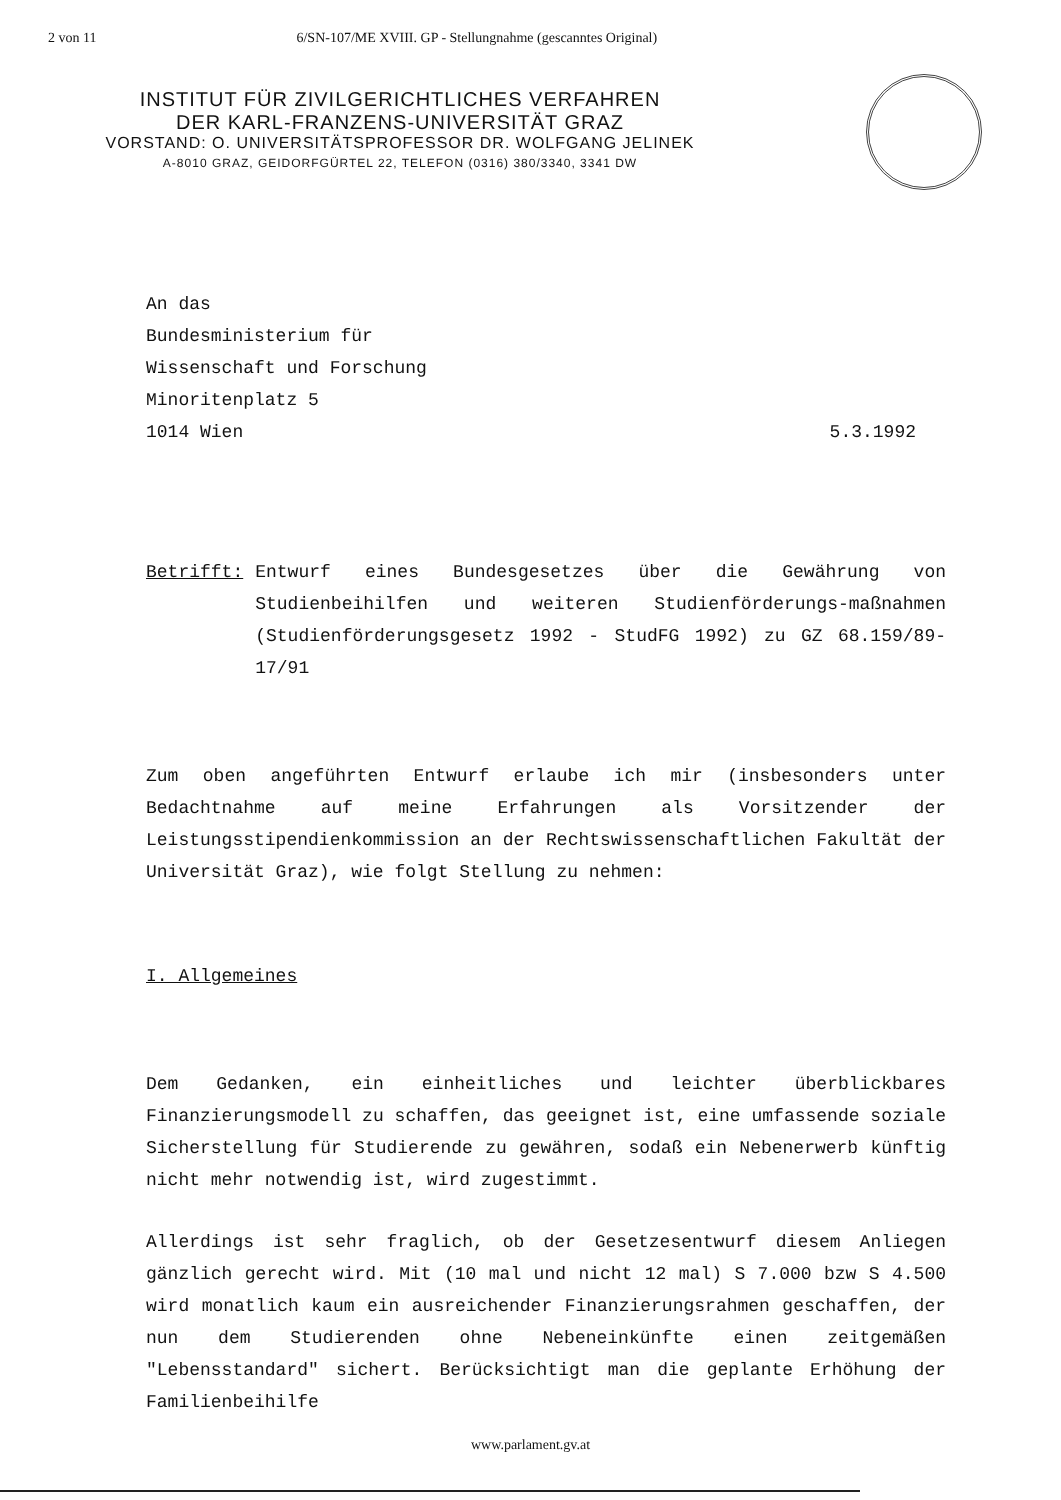2 von 11 6/SN-107/ME XVIII. GP - Stellungnahme (gescanntes Original)
INSTITUT FÜR ZIVILGERICHTLICHES VERFAHREN
DER KARL-FRANZENS-UNIVERSITÄT GRAZ
VORSTAND: O. UNIVERSITÄTSPROFESSOR DR. WOLFGANG JELINEK
A-8010 GRAZ, GEIDORFGÜRTEL 22, TELEFON (0316) 380/3340, 3341 DW
An das
Bundesministerium für
Wissenschaft und Forschung
Minoritenplatz 5
1014 Wien 5.3.1992
Betrifft: Entwurf eines Bundesgesetzes über die Gewährung von Studienbeihilfen und weiteren Studienförderungs-maßnahmen (Studienförderungsgesetz 1992 - StudFG 1992) zu GZ 68.159/89-17/91
Zum oben angeführten Entwurf erlaube ich mir (insbesonders unter Bedachtnahme auf meine Erfahrungen als Vorsitzender der Leistungsstipendienkommission an der Rechtswissenschaftlichen Fakultät der Universität Graz), wie folgt Stellung zu nehmen:
I. Allgemeines
Dem Gedanken, ein einheitliches und leichter überblickbares Finanzierungsmodell zu schaffen, das geeignet ist, eine umfassende soziale Sicherstellung für Studierende zu gewähren, sodaß ein Nebenerwerb künftig nicht mehr notwendig ist, wird zugestimmt.
Allerdings ist sehr fraglich, ob der Gesetzesentwurf diesem Anliegen gänzlich gerecht wird. Mit (10 mal und nicht 12 mal) S 7.000 bzw S 4.500 wird monatlich kaum ein ausreichender Finanzierungsrahmen geschaffen, der nun dem Studierenden ohne Nebeneinkünfte einen zeitgemäßen "Lebensstandard" sichert. Berücksichtigt man die geplante Erhöhung der Familienbeihilfe
www.parlament.gv.at